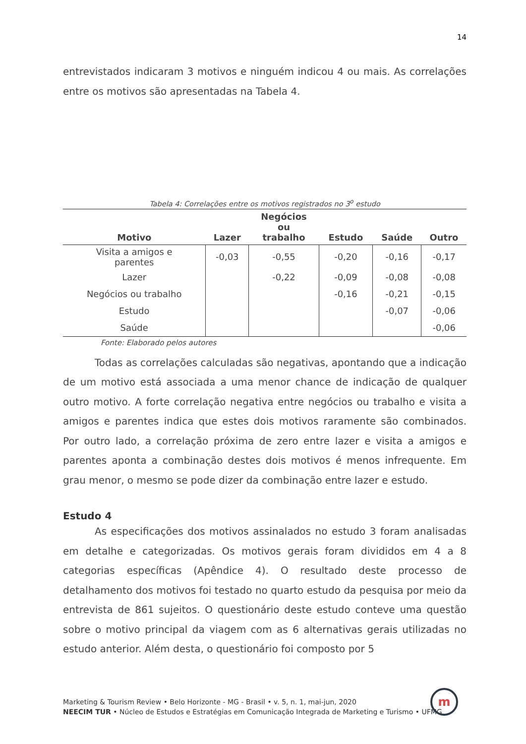14
entrevistados indicaram 3 motivos e ninguém indicou 4 ou mais. As correlações entre os motivos são apresentadas na Tabela 4.
Tabela 4: Correlações entre os motivos registrados no 3<sup>o</sup> estudo
| Motivo | Lazer | Negócios ou trabalho | Estudo | Saúde | Outro |
| --- | --- | --- | --- | --- | --- |
| Visita a amigos e parentes | -0,03 | -0,55 | -0,20 | -0,16 | -0,17 |
| Lazer | | -0,22 | -0,09 | -0,08 | -0,08 |
| Negócios ou trabalho | | | -0,16 | -0,21 | -0,15 |
| Estudo | | | | -0,07 | -0,06 |
| Saúde | | | | | -0,06 |
Fonte: Elaborado pelos autores
Todas as correlações calculadas são negativas, apontando que a indicação de um motivo está associada a uma menor chance de indicação de qualquer outro motivo. A forte correlação negativa entre negócios ou trabalho e visita a amigos e parentes indica que estes dois motivos raramente são combinados. Por outro lado, a correlação próxima de zero entre lazer e visita a amigos e parentes aponta a combinação destes dois motivos é menos infrequente. Em grau menor, o mesmo se pode dizer da combinação entre lazer e estudo.
Estudo 4
As especificações dos motivos assinalados no estudo 3 foram analisadas em detalhe e categorizadas. Os motivos gerais foram divididos em 4 a 8 categorias específicas (Apêndice 4). O resultado deste processo de detalhamento dos motivos foi testado no quarto estudo da pesquisa por meio da entrevista de 861 sujeitos. O questionário deste estudo conteve uma questão sobre o motivo principal da viagem com as 6 alternativas gerais utilizadas no estudo anterior. Além desta, o questionário foi composto por 5
Marketing & Tourism Review • Belo Horizonte - MG - Brasil • v. 5, n. 1, mai-jun, 2020
NEECIM TUR • Núcleo de Estudos e Estratégias em Comunicação Integrada de Marketing e Turismo • UFMG
m